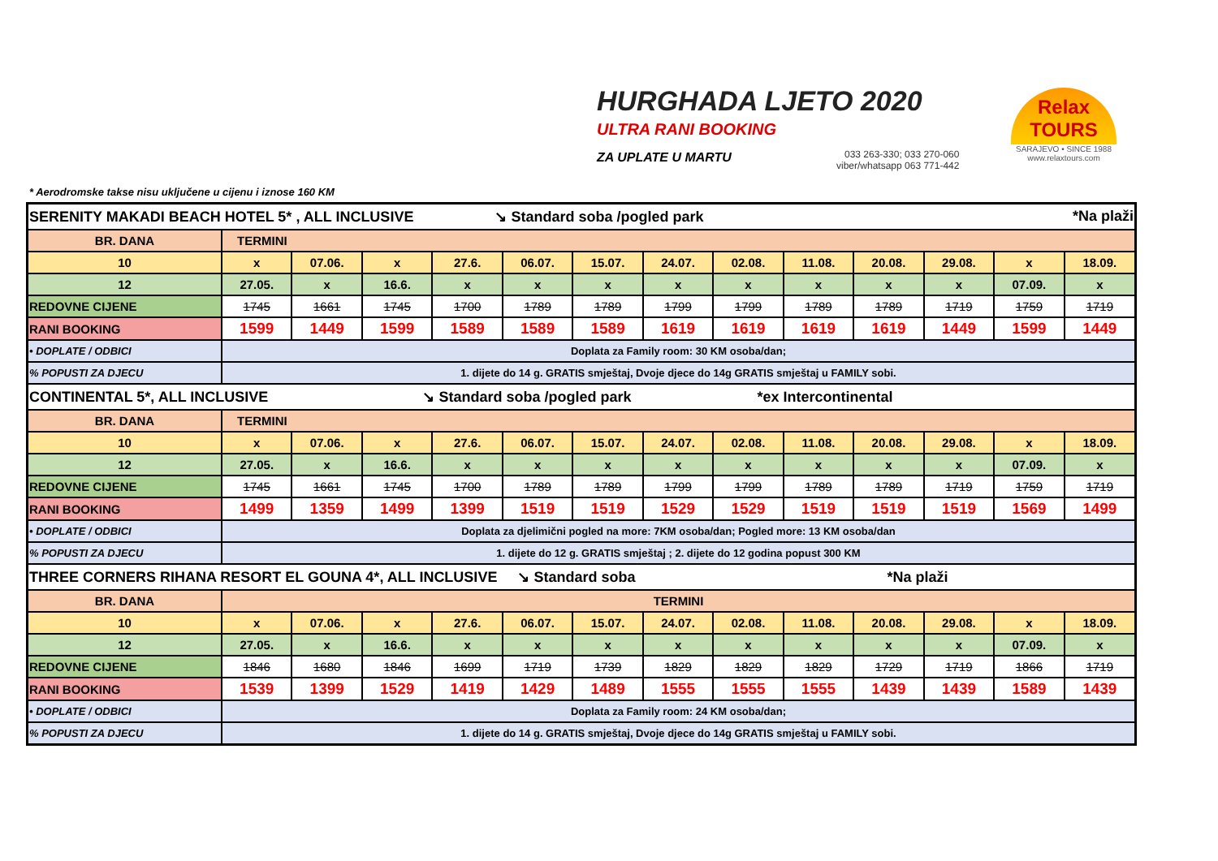HURGHADA LJETO 2020
ULTRA RANI BOOKING
ZA UPLATE U MARTU
033 263-330; 033 270-060
viber/whatsapp 063 771-442
Relax TOURS
SARAJEVO • SINCE 1988
www.relaxtours.com
* Aerodromske takse nisu uključene u cijenu i iznose 160 KM
| SERENITY MAKADI BEACH HOTEL 5* , ALL INCLUSIVE ↘ Standard soba /pogled park *Na plaži | | | | | | | | | | | | | |
| BR. DANA | TERMINI | | | | | | | | | | | | |
| 10 | x | 07.06. | x | 27.6. | 06.07. | 15.07. | 24.07. | 02.08. | 11.08. | 20.08. | 29.08. | x | 18.09. |
| 12 | 27.05. | x | 16.6. | x | x | x | x | x | x | x | x | 07.09. | x |
| REDOVNE CIJENE | 1745 | 1661 | 1745 | 1700 | 1789 | 1789 | 1799 | 1799 | 1789 | 1789 | 1719 | 1759 | 1719 |
| RANI BOOKING | 1599 | 1449 | 1599 | 1589 | 1589 | 1589 | 1619 | 1619 | 1619 | 1619 | 1449 | 1599 | 1449 |
| • DOPLATE / ODBICI | Doplata za Family room: 30 KM osoba/dan; | | | | | | | | | | | | |
| % POPUSTI ZA DJECU | 1. dijete do 14 g. GRATIS smještaj, Dvoje djece do 14g GRATIS smještaj u FAMILY sobi. | | | | | | | | | | | | |
| CONTINENTAL 5*, ALL INCLUSIVE ↘ Standard soba /pogled park *ex Intercontinental | | | | | | | | | | | | | |
| BR. DANA | TERMINI | | | | | | | | | | | | |
| 10 | x | 07.06. | x | 27.6. | 06.07. | 15.07. | 24.07. | 02.08. | 11.08. | 20.08. | 29.08. | x | 18.09. |
| 12 | 27.05. | x | 16.6. | x | x | x | x | x | x | x | x | 07.09. | x |
| REDOVNE CIJENE | 1745 | 1661 | 1745 | 1700 | 1789 | 1789 | 1799 | 1799 | 1789 | 1789 | 1719 | 1759 | 1719 |
| RANI BOOKING | 1499 | 1359 | 1499 | 1399 | 1519 | 1519 | 1529 | 1529 | 1519 | 1519 | 1519 | 1569 | 1499 |
| • DOPLATE / ODBICI | Doplata za djelimični pogled na more: 7KM osoba/dan; Pogled more: 13 KM osoba/dan | | | | | | | | | | | | |
| % POPUSTI ZA DJECU | 1. dijete do 12 g. GRATIS smještaj ; 2. dijete do 12 godina popust 300 KM | | | | | | | | | | | | |
| THREE CORNERS RIHANA RESORT EL GOUNA 4*, ALL INCLUSIVE ↘ Standard soba *Na plaži | | | | | | | | | | | | | |
| BR. DANA | TERMINI | | | | | | | | | | | | |
| 10 | x | 07.06. | x | 27.6. | 06.07. | 15.07. | 24.07. | 02.08. | 11.08. | 20.08. | 29.08. | x | 18.09. |
| 12 | 27.05. | x | 16.6. | x | x | x | x | x | x | x | x | 07.09. | x |
| REDOVNE CIJENE | 1846 | 1680 | 1846 | 1699 | 1719 | 1739 | 1829 | 1829 | 1829 | 1729 | 1719 | 1866 | 1719 |
| RANI BOOKING | 1539 | 1399 | 1529 | 1419 | 1429 | 1489 | 1555 | 1555 | 1555 | 1439 | 1439 | 1589 | 1439 |
| • DOPLATE / ODBICI | Doplata za Family room: 24 KM osoba/dan; | | | | | | | | | | | | |
| % POPUSTI ZA DJECU | 1. dijete do 14 g. GRATIS smještaj, Dvoje djece do 14g GRATIS smještaj u FAMILY sobi. | | | | | | | | | | | | |